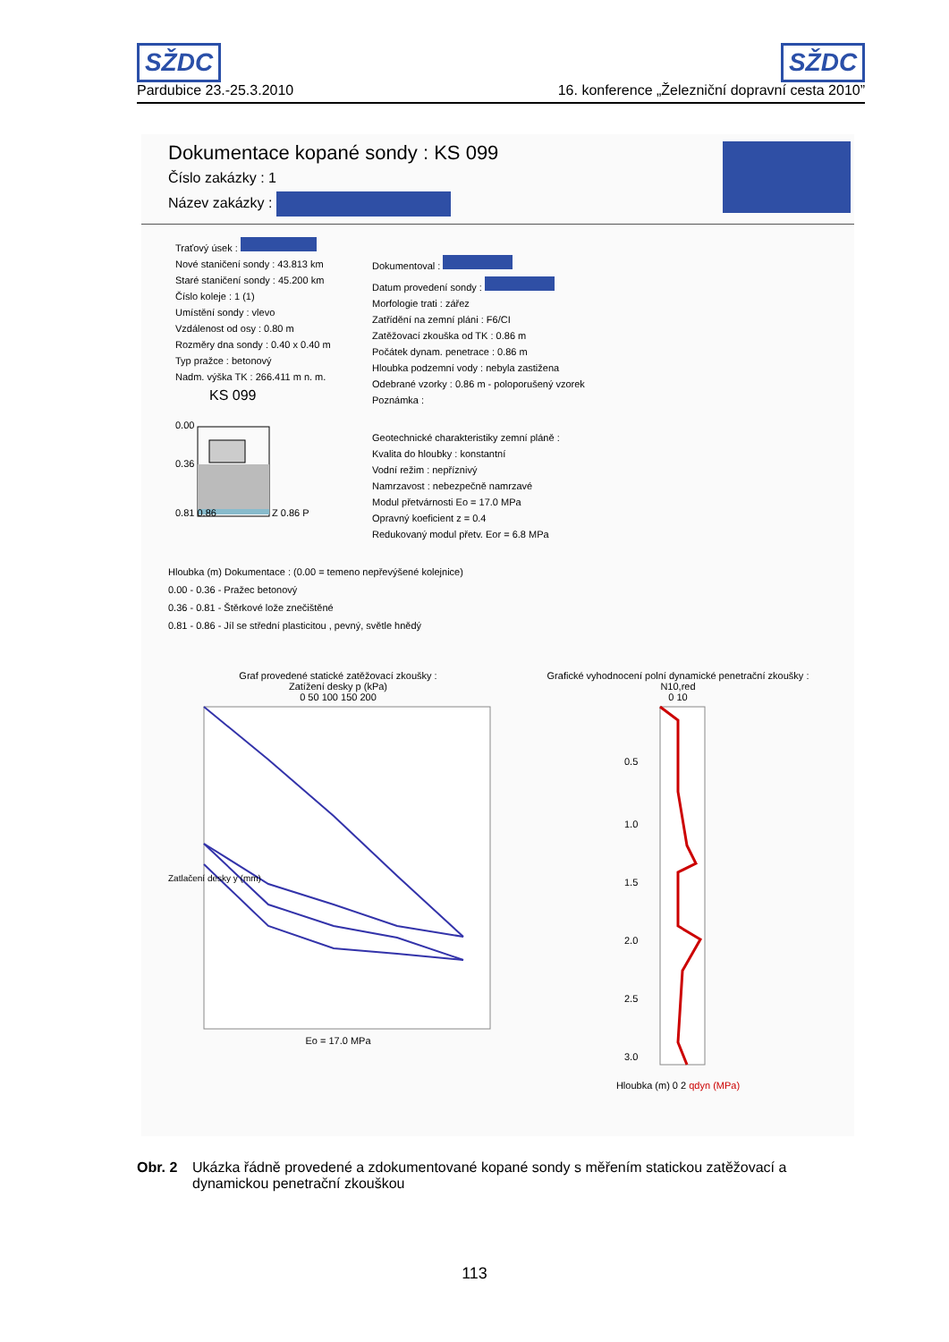SŽDC SŽDC
Pardubice 23.-25.3.2010 16. konference „Železniční dopravní cesta 2010”
Dokumentace kopané sondy : KS 099
Číslo zakázky : 1
Název zakázky :
Traťový úsek :
Nové staničení sondy : 43.813 km
Staré staničení sondy : 45.200 km
Číslo koleje : 1 (1)
Umístění sondy : vlevo
Vzdálenost od osy : 0.80 m
Rozměry dna sondy : 0.40 x 0.40 m
Typ pražce : betonový
Nadm. výška TK : 266.411 m n. m.
KS 099
0.00
0.36
0.81 0.86
Z 0.86 P
Dokumentoval :
Datum provedení sondy :
Morfologie trati : zářez
Zatřídění na zemní pláni : F6/CI
Zatěžovací zkouška od TK : 0.86 m
Počátek dynam. penetrace : 0.86 m
Hloubka podzemní vody : nebyla zastižena
Odebrané vzorky : 0.86 m - poloporušený vzorek
Poznámka :
Geotechnické charakteristiky zemní pláně :
Kvalita do hloubky : konstantní
Vodní režim : nepříznivý
Namrzavost : nebezpečně namrzavé
Modul přetvárnosti Eo = 17.0 MPa
Opravný koeficient z = 0.4
Redukovaný modul přetv. Eor = 6.8 MPa
Hloubka (m) Dokumentace : (0.00 = temeno nepřevýšené kolejnice)
0.00 - 0.36 - Pražec betonový
0.36 - 0.81 - Štěrkové lože znečištěné
0.81 - 0.86 - Jíl se střední plasticitou , pevný, světle hnědý
Graf provedené statické zatěžovací zkoušky :
Zatížení desky p (kPa)
0 50 100 150 200
Zatlačení desky y (mm)
Eo = 17.0 MPa
Grafické vyhodnocení polní dynamické penetrační zkoušky :
N10,red
0 10
0.5
1.0
1.5
2.0
2.5
3.0
Hloubka (m) 0 2 qdyn (MPa)
Obr. 2 Ukázka řádně provedené a zdokumentované kopané sondy s měřením statickou zatěžovací a dynamickou penetrační zkouškou
113